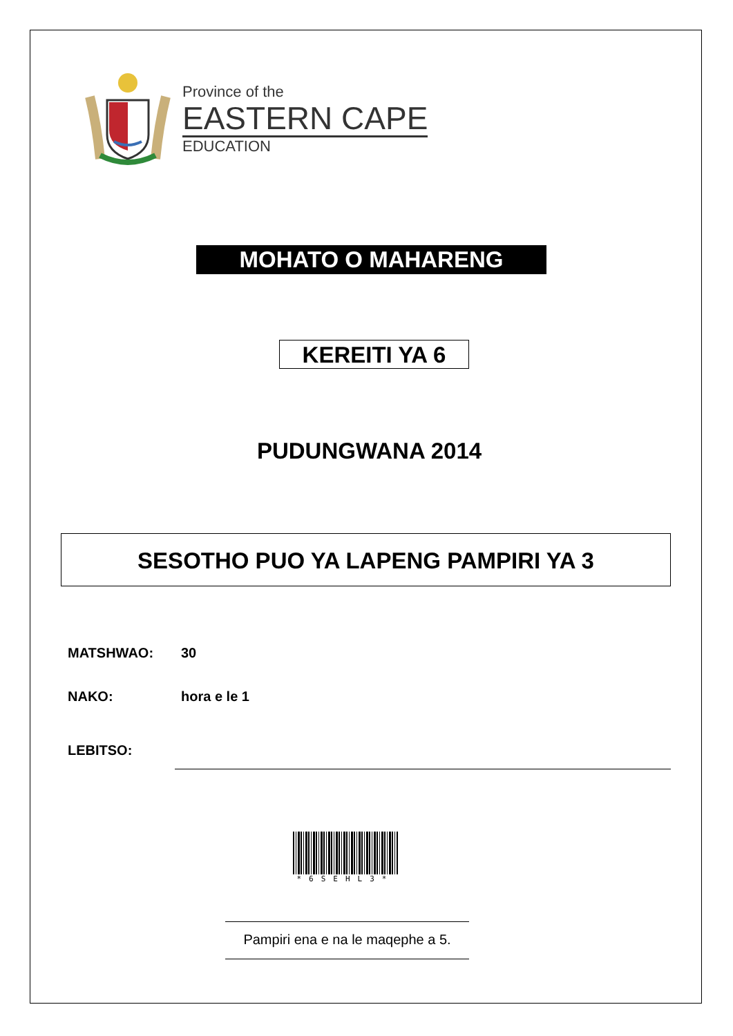Province of the
EASTERN CAPE
EDUCATION
MOHATO O MAHARENG
KEREITI YA 6
PUDUNGWANA 2014
SESOTHO PUO YA LAPENG PAMPIRI YA 3
MATSHWAO: 30
NAKO: hora e le 1
LEBITSO:
*6SEHL3*
Pampiri ena e na le maqephe a 5.